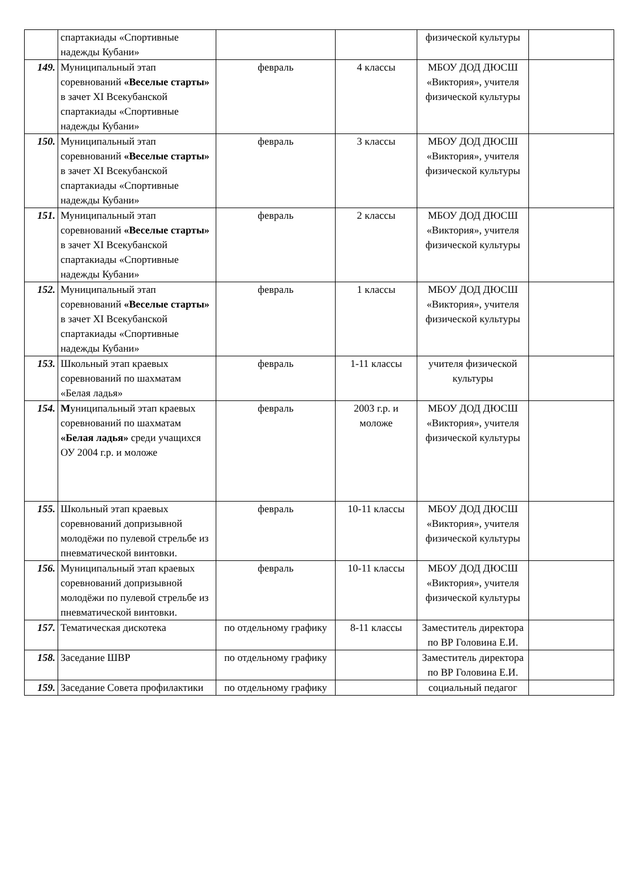| | спартакиады «Спортивные надежды Кубани» | | | физической культуры | |
| 149. | Муниципальный этап соревнований «Веселые старты» в зачет XI Всекубанской спартакиады «Спортивные надежды Кубани» | февраль | 4 классы | МБОУ ДОД ДЮСШ «Виктория», учителя физической культуры | |
| 150. | Муниципальный этап соревнований «Веселые старты» в зачет XI Всекубанской спартакиады «Спортивные надежды Кубани» | февраль | 3 классы | МБОУ ДОД ДЮСШ «Виктория», учителя физической культуры | |
| 151. | Муниципальный этап соревнований «Веселые старты» в зачет XI Всекубанской спартакиады «Спортивные надежды Кубани» | февраль | 2 классы | МБОУ ДОД ДЮСШ «Виктория», учителя физической культуры | |
| 152. | Муниципальный этап соревнований «Веселые старты» в зачет XI Всекубанской спартакиады «Спортивные надежды Кубани» | февраль | 1 классы | МБОУ ДОД ДЮСШ «Виктория», учителя физической культуры | |
| 153. | Школьный этап краевых соревнований по шахматам «Белая ладья» | февраль | 1-11 классы | учителя физической культуры | |
| 154. | М униципальный этап краевых соревнований по шахматам «Белая ладья» среди учащихся ОУ 2004 г.р. и моложе | февраль | 2003 г.р. и моложе | МБОУ ДОД ДЮСШ «Виктория», учителя физической культуры | |
| 155. | Школьный этап краевых соревнований допризывной молодёжи по пулевой стрельбе из пневматической винтовки. | февраль | 10-11 классы | МБОУ ДОД ДЮСШ «Виктория», учителя физической культуры | |
| 156. | Муниципальный этап краевых соревнований допризывной молодёжи по пулевой стрельбе из пневматической винтовки. | февраль | 10-11 классы | МБОУ ДОД ДЮСШ «Виктория», учителя физической культуры | |
| 157. | Тематическая дискотека | по отдельному графику | 8-11 классы | Заместитель директора по ВР Головина Е.И. | |
| 158. | Заседание ШВР | по отдельному графику | | Заместитель директора по ВР Головина Е.И. | |
| 159. | Заседание Совета профилактики | по отдельному графику | | социальный педагог | |